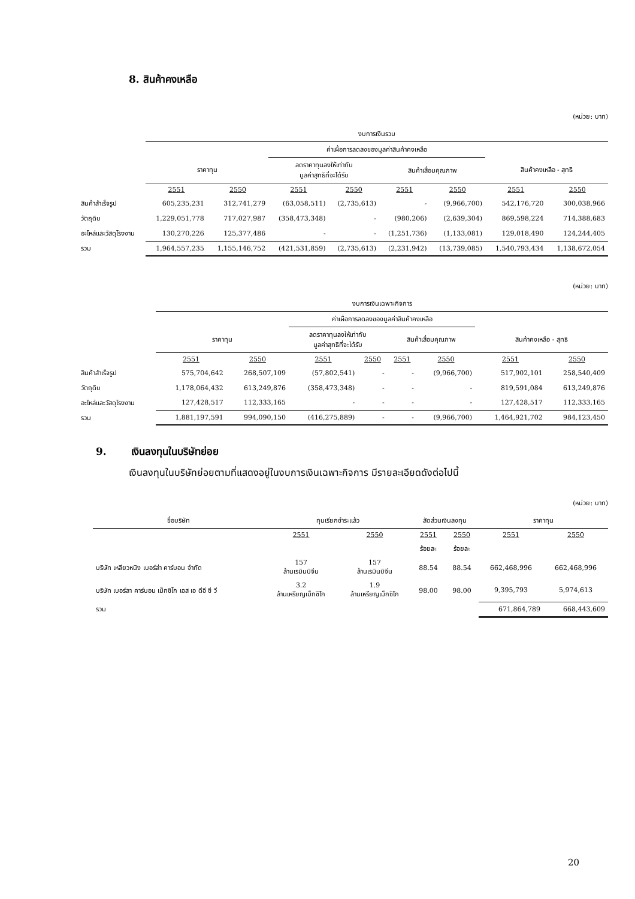8. สินค้าคงเหลือ
(หน่วย: บาท)
| | งบการเงินรวม | | | | | | | |
| | | | ค่าเผื่อการลดลงของมูลค่าสินค้าคงเหลือ | | | | | |
| | ราคาทุน | | ลดราคาทุนลงให้เท่ากับ มูลค่าสุทธิที่จะได้รับ | | สินค้าเสื่อมคุณภาพ | | สินค้าคงเหลือ - สุทธิ | |
| | 2551 | 2550 | 2551 | 2550 | 2551 | 2550 | 2551 | 2550 |
| สินค้าสำเร็จรูป | 605,235,231 | 312,741,279 | (63,058,511) | (2,735,613) | - | (9,966,700) | 542,176,720 | 300,038,966 |
| วัตถุดิบ | 1,229,051,778 | 717,027,987 | (358,473,348) | - | (980,206) | (2,639,304) | 869,598,224 | 714,388,683 |
| อะไหล่และวัสดุโรงงาน | 130,270,226 | 125,377,486 | - | - | (1,251,736) | (1,133,081) | 129,018,490 | 124,244,405 |
| รวม | 1,964,557,235 | 1,155,146,752 | (421,531,859) | (2,735,613) | (2,231,942) | (13,739,085) | 1,540,793,434 | 1,138,672,054 |
(หน่วย: บาท)
| | งบการเงินเฉพาะกิจการ | | | | | | | |
| | | | ค่าเผื่อการลดลงของมูลค่าสินค้าคงเหลือ | | | | | |
| | ราคาทุน | | ลดราคาทุนลงให้เท่ากับ มูลค่าสุทธิที่จะได้รับ | | สินค้าเสื่อมคุณภาพ | | สินค้าคงเหลือ - สุทธิ | |
| | 2551 | 2550 | 2551 | 2550 | 2551 | 2550 | 2551 | 2550 |
| สินค้าสำเร็จรูป | 575,704,642 | 268,507,109 | (57,802,541) | - | - | (9,966,700) | 517,902,101 | 258,540,409 |
| วัตถุดิบ | 1,178,064,432 | 613,249,876 | (358,473,348) | - | - | - | 819,591,084 | 613,249,876 |
| อะไหล่และวัสดุโรงงาน | 127,428,517 | 112,333,165 | - | - | - | - | 127,428,517 | 112,333,165 |
| รวม | 1,881,197,591 | 994,090,150 | (416,275,889) | - | - | (9,966,700) | 1,464,921,702 | 984,123,450 |
9. เงินลงทุนในบริษัทย่อย
เงินลงทุนในบริษัทย่อยตามที่แสดงอยู่ในงบการเงินเฉพาะกิจการ มีรายละเอียดดังต่อไปนี้
(หน่วย: บาท)
| ชื่อบริษัท | ทุนเรียกชำระแล้ว | | สัดส่วนเงินลงทุน | | ราคาทุน | |
| --- | --- | --- | --- | --- | --- | --- |
| | 2551 | 2550 | 2551 | 2550 | 2551 | 2550 |
| | | | ร้อยละ | ร้อยละ | | |
| บริษัท เหลียวหนิง เบอร์ล่า คาร์บอน จำกัด | 157 ล้านเรมินบิจีน | 157 ล้านเรมินบิจีน | 88.54 | 88.54 | 662,468,996 | 662,468,996 |
| บริษัท เบอร์ลา คาร์บอน เม็กซิโก เอส เอ ดีอี ซี วี | 3.2 ล้านเหรียญเม็กซิโก | 1.9 ล้านเหรียญเม็กซิโก | 98.00 | 98.00 | 9,395,793 | 5,974,613 |
| รวม | | | | | 671,864,789 | 668,443,609 |
20